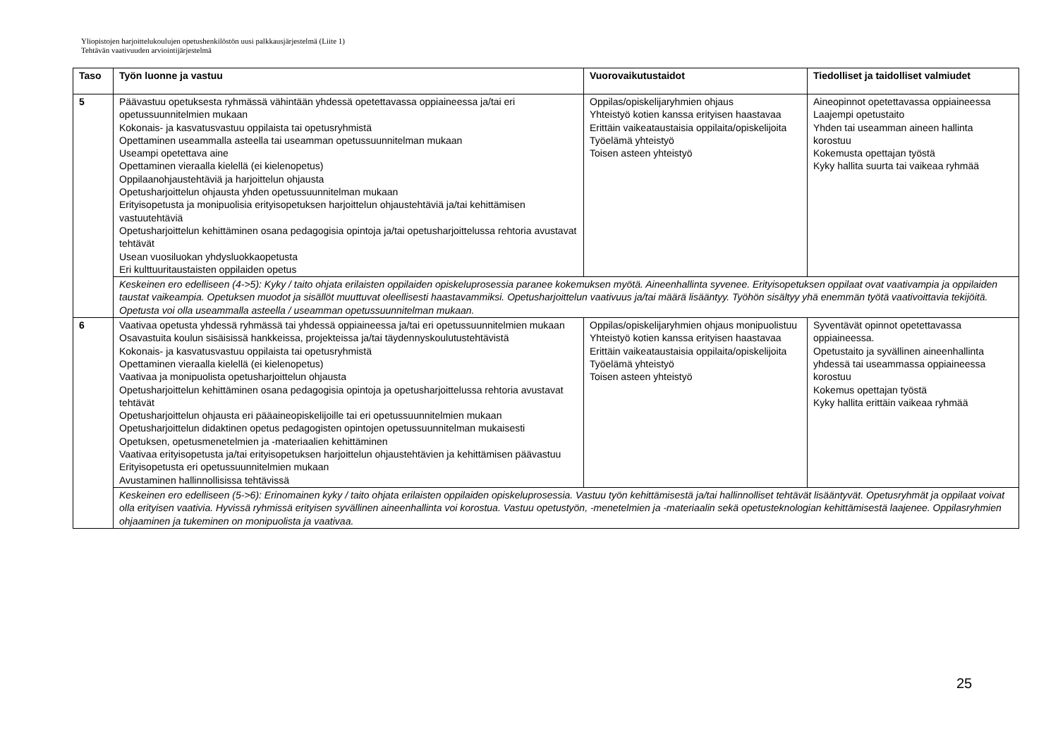Yliopistojen harjoittelukoulujen opetushenkilöstön uusi palkkausjärjestelmä (Liite 1)
Tehtävän vaativuuden arviointijärjestelmä
| Taso | Työn luonne ja vastuu | Vuorovaikutustaidot | Tiedolliset ja taidolliset valmiudet |
| --- | --- | --- | --- |
| 5 | Päävastuu opetuksesta ryhmässä vähintään yhdessä opetettavassa oppiaineessa ja/tai eri opetussuunnitelmien mukaan Kokonais- ja kasvatusvastuu oppilaista tai opetusryhmistä Opettaminen useammalla asteella tai useamman opetussuunnitelman mukaan Useampi opetettava aine Opettaminen vieraalla kielellä (ei kielenopetus) Oppilaanohjaustehtäviä ja harjoittelun ohjausta Opetusharjoittelun ohjausta yhden opetussuunnitelman mukaan Erityisopetusta ja monipuolisia erityisopetuksen harjoittelun ohjaustehtäviä ja/tai kehittämisen vastuutehtäviä Opetusharjoittelun kehittäminen osana pedagogisia opintoja ja/tai opetusharjoittelussa rehtoria avustavat tehtävät Usean vuosiluokan yhdysluokkaopetusta Eri kulttuuritaustaisten oppilaiden opetus | Oppilas/opiskelijaryhmien ohjaus Yhteistyö kotien kanssa erityisen haastavaa Erittäin vaikeataustaisia oppilaita/opiskelijoita Työelämä yhteistyö Toisen asteen yhteistyö | Aineopinnot opetettavassa oppiaineessa Laajempi opetustaito Yhden tai useamman aineen hallinta korostuu Kokemusta opettajan työstä Kyky hallita suurta tai vaikeaa ryhmää |
| | Keskeinen ero edelliseen (4->5): Kyky / taito ohjata erilaisten oppilaiden opiskeluprosessia paranee kokemuksen myötä. Aineenhallinta syvenee. Erityisopetuksen oppilaat ovat vaativampia ja oppilaiden taustat vaikeampia. Opetuksen muodot ja sisällöt muuttuvat oleellisesti haastavammiksi. Opetusharjoittelun vaativuus ja/tai määrä lisääntyy. Työhön sisältyy yhä enemmän työtä vaativoittavia tekijöitä. Opetusta voi olla useammalla asteella / useamman opetussuunnitelman mukaan. | | |
| 6 | Vaativaa opetusta yhdessä ryhmässä tai yhdessä oppiaineessa ja/tai eri opetussuunnitelmien mukaan Osavastuita koulun sisäisissä hankkeissa, projekteissa ja/tai täydennyskoulutustehtävistä Kokonais- ja kasvatusvastuu oppilaista tai opetusryhmistä Opettaminen vieraalla kielellä (ei kielenopetus) Vaativaa ja monipuolista opetusharjoittelun ohjausta Opetusharjoittelun kehittäminen osana pedagogisia opintoja ja opetusharjoittelussa rehtoria avustavat tehtävät Opetusharjoittelun ohjausta eri pääaineopiskelijoille tai eri opetussuunnitelmien mukaan Opetusharjoittelun didaktinen opetus pedagogisten opintojen opetussuunnitelman mukaisesti Opetuksen, opetusmenetelmien ja -materiaalien kehittäminen Vaativaa erityisopetusta ja/tai erityisopetuksen harjoittelun ohjaustehtävien ja kehittämisen päävastuu Erityisopetusta eri opetussuunnitelmien mukaan Avustaminen hallinnollisissa tehtävissä | Oppilas/opiskelijaryhmien ohjaus monipuolistuu Yhteistyö kotien kanssa erityisen haastavaa Erittäin vaikeataustaisia oppilaita/opiskelijoita Työelämä yhteistyö Toisen asteen yhteistyö | Syventävät opinnot opetettavassa oppiaineessa. Opetustaito ja syvällinen aineenhallinta yhdessä tai useammassa oppiaineessa korostuu Kokemus opettajan työstä Kyky hallita erittäin vaikeaa ryhmää |
| | Keskeinen ero edelliseen (5->6): Erinomainen kyky / taito ohjata erilaisten oppilaiden opiskeluprosessia. Vastuu työn kehittämisestä ja/tai hallinnolliset tehtävät lisääntyvät. Opetusryhmät ja oppilaat voivat olla erityisen vaativia. Hyvissä ryhmissä erityisen syvällinen aineenhallinta voi korostua. Vastuu opetustyön, -menetelmien ja -materiaalin sekä opetusteknologian kehittämisestä laajenee. Oppilasryhmien ohjaaminen ja tukeminen on monipuolista ja vaativaa. | | |
25